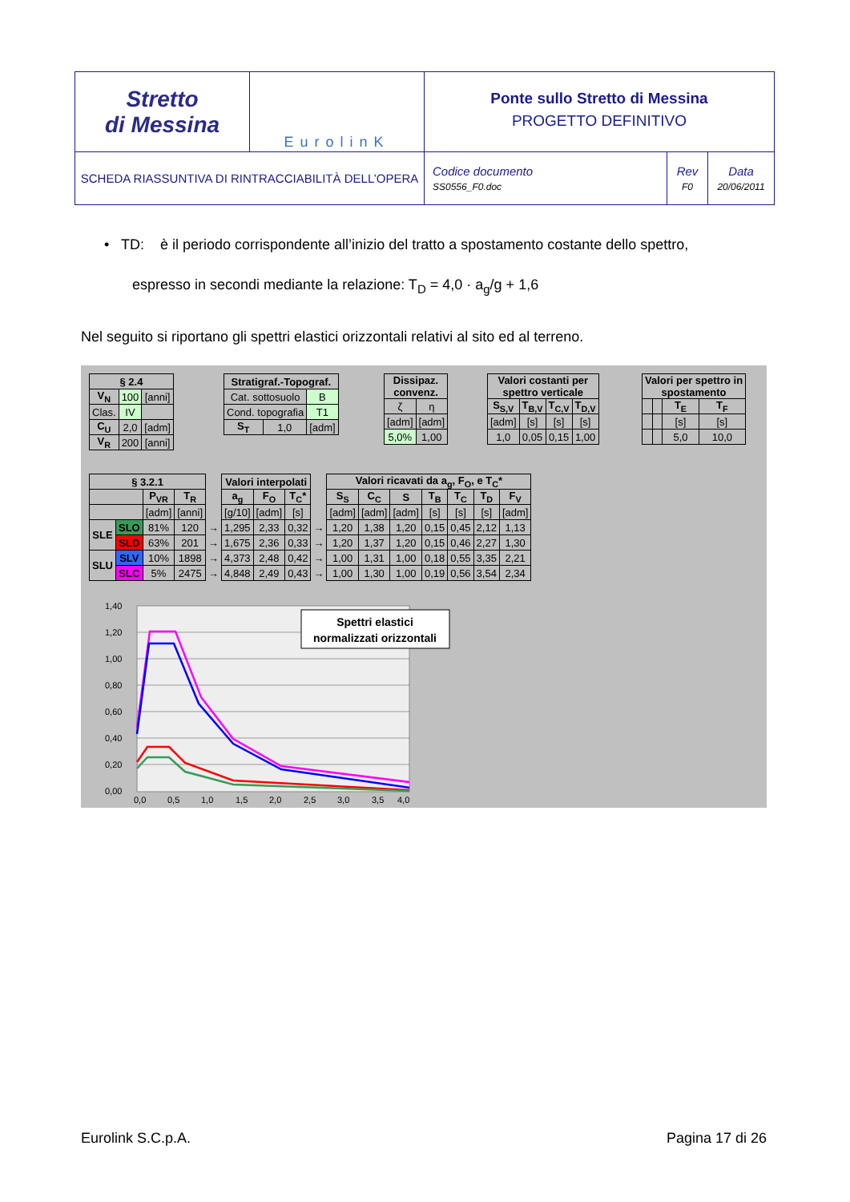| Stretto di Messina | EurolinK | Ponte sullo Stretto di Messina PROGETTO DEFINITIVO | | |
| SCHEDA RIASSUNTIVA DI RINTRACCIABILITÀ DELL’OPERA | | Codice documento SS0556_F0.doc | Rev F0 | Data 20/06/2011 |
• TD: è il periodo corrispondente all’inizio del tratto a spostamento costante dello spettro,
espresso in secondi mediante la relazione: T<sub>D</sub> = 4,0 · a<sub>g</sub>/g + 1,6
Nel seguito si riportano gli spettri elastici orizzontali relativi al sito ed al terreno.
| § 2.4 | | |
| --- | --- | --- |
| V<sub>N</sub> | 100 | [anni] |
| Clas. | IV | |
| C<sub>U</sub> | 2,0 | [adm] |
| V<sub>R</sub> | 200 | [anni] |
| Stratigraf.-Topograf. | | |
| --- | --- | --- |
| Cat. sottosuolo | | B |
| Cond. topografia | | T1 |
| S<sub>T</sub> | 1,0 | [adm] |
| Dissipaz. convenz. | |
| --- | --- |
| ζ | η |
| [adm] | [adm] |
| 5,0% | 1,00 |
| Valori costanti per spettro verticale | | | |
| --- | --- | --- | --- |
| S<sub>S,V</sub> | T<sub>B,V</sub> | T<sub>C,V</sub> | T<sub>D,V</sub> |
| [adm] | [s] | [s] | [s] |
| 1,0 | 0,05 | 0,15 | 1,00 |
| Valori per spettro in spostamento | | | |
| --- | --- | --- | --- |
| | | T<sub>E</sub> | T<sub>F</sub> |
| | | [s] | [s] |
| | | 5,0 | 10,0 |
| § 3.2.1 | | | | | Valori interpolati | | | | Valori ricavati da a<sub>g</sub>, F<sub>O</sub>, e T<sub>C</sub>* | | | | | | |
| --- | --- | --- | --- | --- | --- | --- | --- | --- | --- | --- | --- | --- | --- | --- | --- |
| | | P<sub>VR</sub> | T<sub>R</sub> | | a<sub>g</sub> | F<sub>O</sub> | T<sub>C</sub>* | | S<sub>S</sub> | C<sub>C</sub> | S | T<sub>B</sub> | T<sub>C</sub> | T<sub>D</sub> | F<sub>V</sub> |
| | | [adm] | [anni] | | [g/10] | [adm] | [s] | | [adm] | [adm] | [adm] | [s] | [s] | [s] | [adm] |
| SLE | SLO | 81% | 120 | → | 1,295 | 2,33 | 0,32 | → | 1,20 | 1,38 | 1,20 | 0,15 | 0,45 | 2,12 | 1,13 |
| | SLD | 63% | 201 | → | 1,675 | 2,36 | 0,33 | → | 1,20 | 1,37 | 1,20 | 0,15 | 0,46 | 2,27 | 1,30 |
| SLU | SLV | 10% | 1898 | → | 4,373 | 2,48 | 0,42 | → | 1,00 | 1,31 | 1,00 | 0,18 | 0,55 | 3,35 | 2,21 |
| | SLC | 5% | 2475 | → | 4,848 | 2,49 | 0,43 | → | 1,00 | 1,30 | 1,00 | 0,19 | 0,56 | 3,54 | 2,34 |
1,40
1,20
1,00
0,80
0,60
0,40
0,20
0,00
0,0
0,5
1,0
1,5
2,0
2,5
3,0
3,5
4,0
Spettri elastici
normalizzati orizzontali
Eurolink S.C.p.A. Pagina 17 di 26